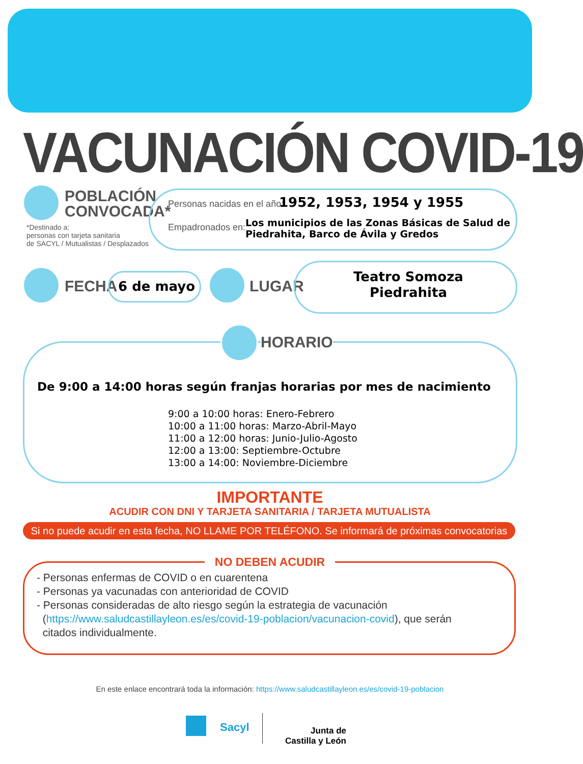VACUNACIÓN COVID-19
POBLACIÓN
CONVOCADA*
*Destinado a:
personas con tarjeta sanitaria
de SACYL / Mutualistas / Desplazados
Personas nacidas en el año: 1952, 1953, 1954 y 1955
Empadronados en:
Los municipios de las Zonas Básicas de Salud de Piedrahita, Barco de Ávila y Gredos
FECHA 6 de mayo LUGAR
Teatro Somoza
Piedrahita
HORARIO
De 9:00 a 14:00 horas según franjas horarias por mes de nacimiento
9:00 a 10:00 horas: Enero-Febrero
10:00 a 11:00 horas: Marzo-Abril-Mayo
11:00 a 12:00 horas: Junio-Julio-Agosto
12:00 a 13:00: Septiembre-Octubre
13:00 a 14:00: Noviembre-Diciembre
IMPORTANTE
ACUDIR CON DNI Y TARJETA SANITARIA / TARJETA MUTUALISTA
Si no puede acudir en esta fecha, NO LLAME POR TELÉFONO. Se informará de próximas convocatorias
NO DEBEN ACUDIR
- Personas enfermas de COVID o en cuarentena
- Personas ya vacunadas con anterioridad de COVID
- Personas consideradas de alto riesgo según la estrategia de vacunación
(https://www.saludcastillayleon.es/es/covid-19-poblacion/vacunacion-covid), que serán
citados individualmente.
En este enlace encontrará toda la información: https://www.saludcastillayleon.es/es/covid-19-poblacion
Sacyl
Junta de
Castilla y León